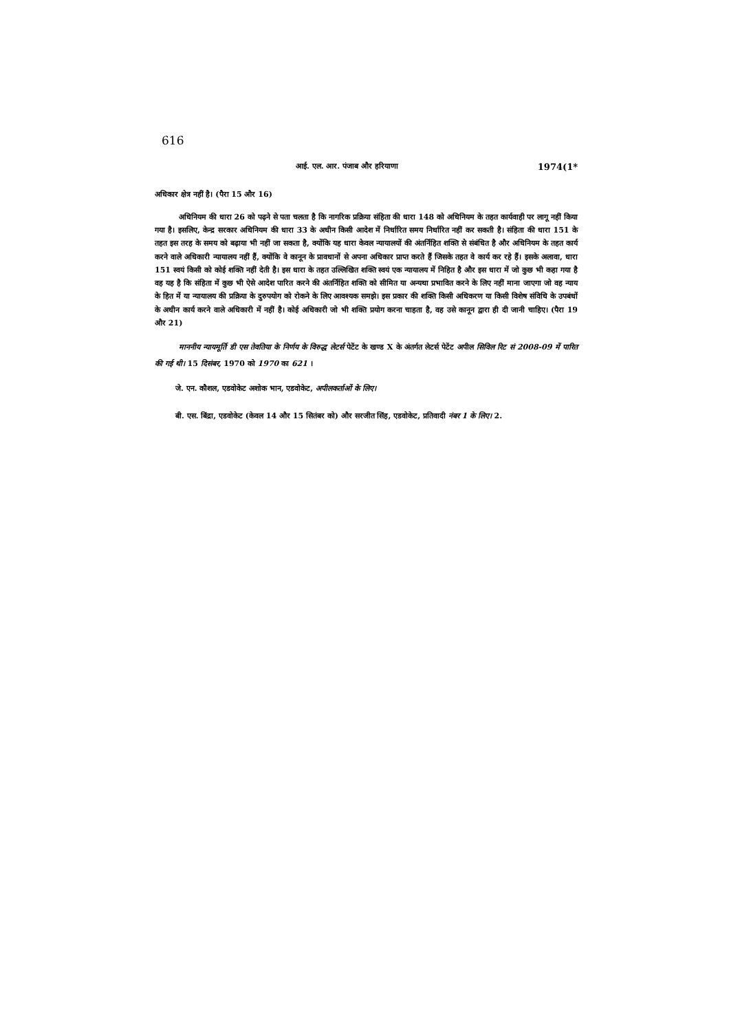616
आई. एल. आर. पंजाब और हरियाणा 1974(1*
अधिकार क्षेत्र नहीं है। (पैरा 15 और 16)
अधिनियम की धारा 26 को पढ़ने से पता चलता है कि नागरिक प्रक्रिया संहिता की धारा 148 को अधिनियम के तहत कार्यवाही पर लागू नहीं किया गया है। इसलिए, केन्द्र सरकार अधिनियम की धारा 33 के अधीन किसी आदेश में निर्धारित समय निर्धारित नहीं कर सकती है। संहिता की धारा 151 के तहत इस तरह के समय को बढ़ाया भी नहीं जा सकता है, क्योंकि यह धारा केवल न्यायालयों की अंतर्निहित शक्ति से संबंधित है और अधिनियम के तहत कार्य करने वाले अधिकारी न्यायालय नहीं हैं, क्योंकि वे कानून के प्रावधानों से अपना अधिकार प्राप्त करते हैं जिसके तहत वे कार्य कर रहे हैं। इसके अलावा, धारा 151 स्वयं किसी को कोई शक्ति नहीं देती है। इस धारा के तहत उल्लिखित शक्ति स्वयं एक न्यायालय में निहित है और इस धारा में जो कुछ भी कहा गया है वह यह है कि संहिता में कुछ भी ऐसे आदेश पारित करने की अंतर्निहित शक्ति को सीमित या अन्यथा प्रभावित करने के लिए नहीं माना जाएगा जो वह न्याय के हित में या न्यायालय की प्रक्रिया के दुरुपयोग को रोकने के लिए आवश्यक समझे। इस प्रकार की शक्ति किसी अधिकरण या किसी विशेष संविधि के उपबंधों के अधीन कार्य करने वाले अधिकारी में नहीं है। कोई अधिकारी जो भी शक्ति प्रयोग करना चाहता है, वह उसे कानून द्वारा ही दी जानी चाहिए। (पैरा 19 और 21)
माननीय न्यायमूर्ति डी एस तेवतिया के निर्णय के विरुद्ध लेटर्स पेटेंट के खण्ड X के अंतर्गत लेटर्स पेटेंट अपील सिविल रिट सं 2008-09 में पारित की गई थी। 15 दिसंबर, 1970 को 1970 का 621 ।
जे. एन. कौशल, एडवोकेट अशोक भान, एडवोकेट, अपीलकर्ताओं के लिए।
बी. एस. बिंद्रा, एडवोकेट (केवल 14 और 15 सितंबर को) और सरजीत सिंह, एडवोकेट, प्रतिवादी नंबर 1 के लिए। 2.